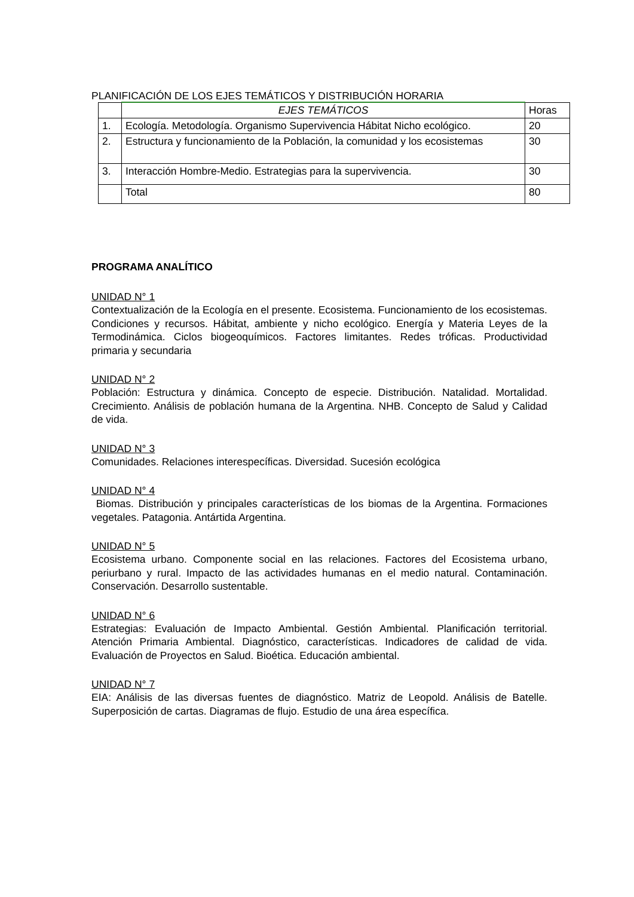PLANIFICACIÓN DE LOS EJES TEMÁTICOS Y DISTRIBUCIÓN HORARIA
| | EJES TEMÁTICOS | Horas |
| 1. | Ecología. Metodología. Organismo Supervivencia Hábitat Nicho ecológico. | 20 |
| 2. | Estructura y funcionamiento de la Población, la comunidad y los ecosistemas | 30 |
| 3. | Interacción Hombre-Medio. Estrategias para la supervivencia. | 30 |
| | Total | 80 |
PROGRAMA ANALÍTICO
UNIDAD N° 1
Contextualización de la Ecología en el presente. Ecosistema. Funcionamiento de los ecosistemas. Condiciones y recursos. Hábitat, ambiente y nicho ecológico. Energía y Materia Leyes de la Termodinámica. Ciclos biogeoquímicos. Factores limitantes. Redes tróficas. Productividad primaria y secundaria
UNIDAD N° 2
Población: Estructura y dinámica. Concepto de especie. Distribución. Natalidad. Mortalidad. Crecimiento. Análisis de población humana de la Argentina. NHB. Concepto de Salud y Calidad de vida.
UNIDAD N° 3
Comunidades. Relaciones interespecíficas. Diversidad. Sucesión ecológica
UNIDAD N° 4
Biomas. Distribución y principales características de los biomas de la Argentina. Formaciones vegetales. Patagonia. Antártida Argentina.
UNIDAD N° 5
Ecosistema urbano. Componente social en las relaciones. Factores del Ecosistema urbano, periurbano y rural. Impacto de las actividades humanas en el medio natural. Contaminación. Conservación. Desarrollo sustentable.
UNIDAD N° 6
Estrategias: Evaluación de Impacto Ambiental. Gestión Ambiental. Planificación territorial. Atención Primaria Ambiental. Diagnóstico, características. Indicadores de calidad de vida. Evaluación de Proyectos en Salud. Bioética. Educación ambiental.
UNIDAD N° 7
EIA: Análisis de las diversas fuentes de diagnóstico. Matriz de Leopold. Análisis de Batelle. Superposición de cartas. Diagramas de flujo. Estudio de una área específica.